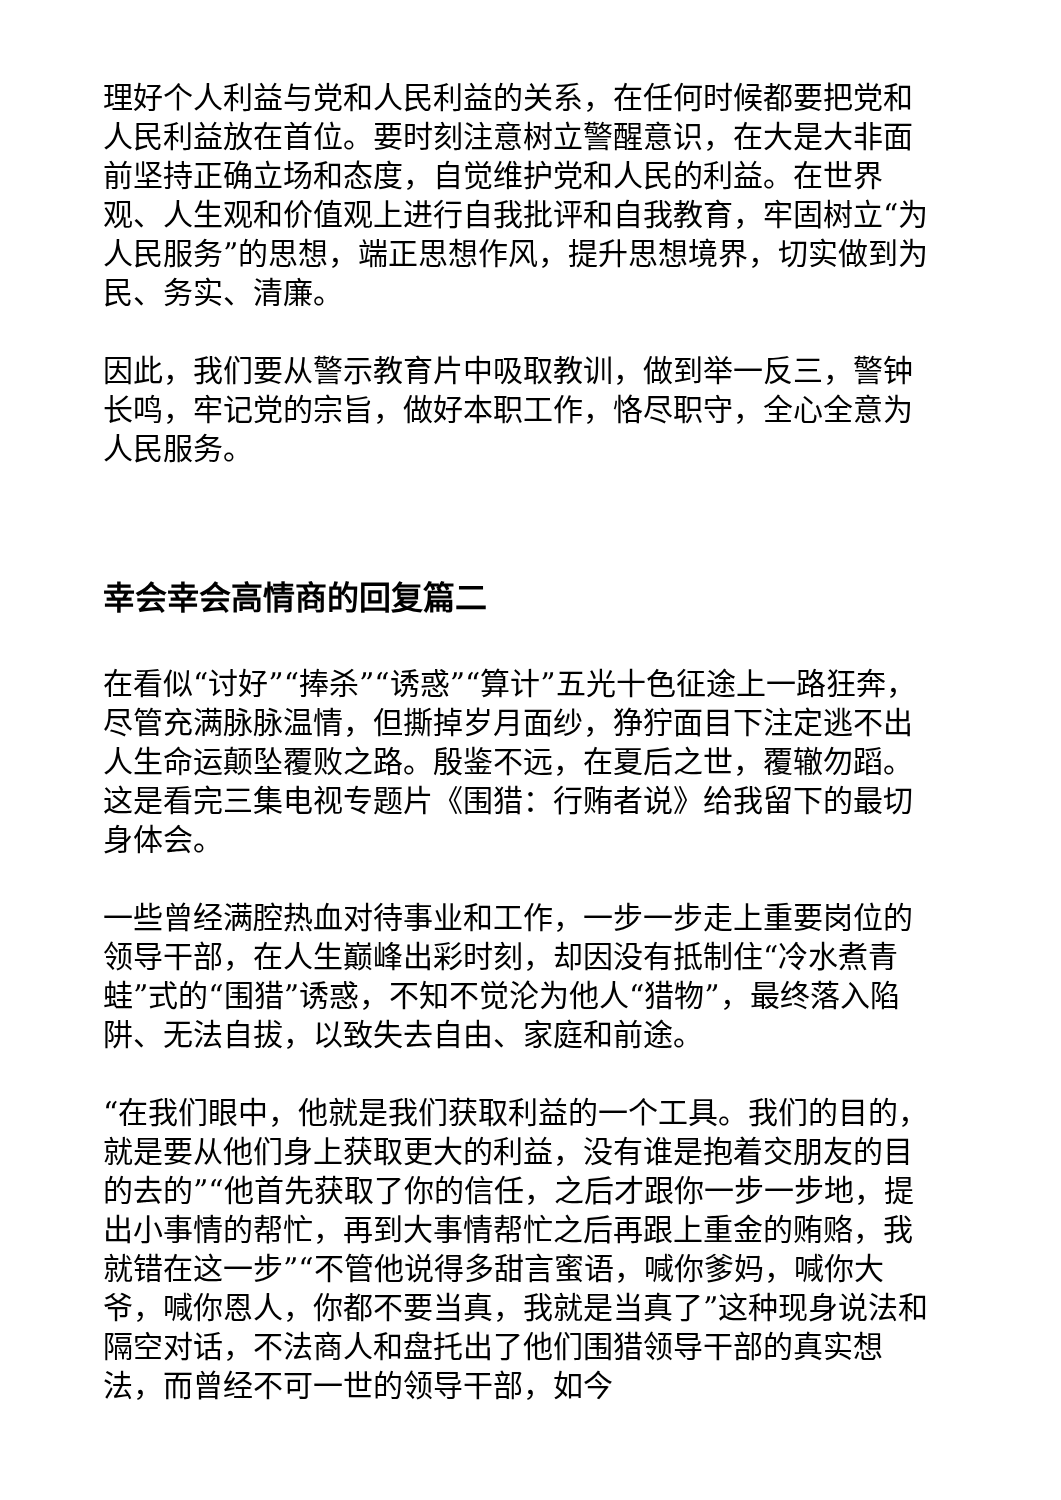理好个人利益与党和人民利益的关系，在任何时候都要把党和人民利益放在首位。要时刻注意树立警醒意识，在大是大非面前坚持正确立场和态度，自觉维护党和人民的利益。在世界观、人生观和价值观上进行自我批评和自我教育，牢固树立“为人民服务”的思想，端正思想作风，提升思想境界，切实做到为民、务实、清廉。
因此，我们要从警示教育片中吸取教训，做到举一反三，警钟长鸣，牢记党的宗旨，做好本职工作，恪尽职守，全心全意为人民服务。
幸会幸会高情商的回复篇二
在看似“讨好”“捧杀”“诱惑”“算计”五光十色征途上一路狂奔，尽管充满脉脉温情，但撕掉岁月面纱，狰狞面目下注定逃不出人生命运颠坠覆败之路。殷鉴不远，在夏后之世，覆辙勿蹈。这是看完三集电视专题片《围猎：行贿者说》给我留下的最切身体会。
一些曾经满腔热血对待事业和工作，一步一步走上重要岗位的领导干部，在人生巅峰出彩时刻，却因没有抵制住“冷水煮青蛙”式的“围猎”诱惑，不知不觉沦为他人“猎物”，最终落入陷阱、无法自拔，以致失去自由、家庭和前途。
“在我们眼中，他就是我们获取利益的一个工具。我们的目的，就是要从他们身上获取更大的利益，没有谁是抱着交朋友的目的去的”“他首先获取了你的信任，之后才跟你一步一步地，提出小事情的帮忙，再到大事情帮忙之后再跟上重金的贿赂，我就错在这一步”“不管他说得多甜言蜜语，喊你爹妈，喊你大爷，喊你恩人，你都不要当真，我就是当真了”这种现身说法和隔空对话，不法商人和盘托出了他们围猎领导干部的真实想法，而曾经不可一世的领导干部，如今